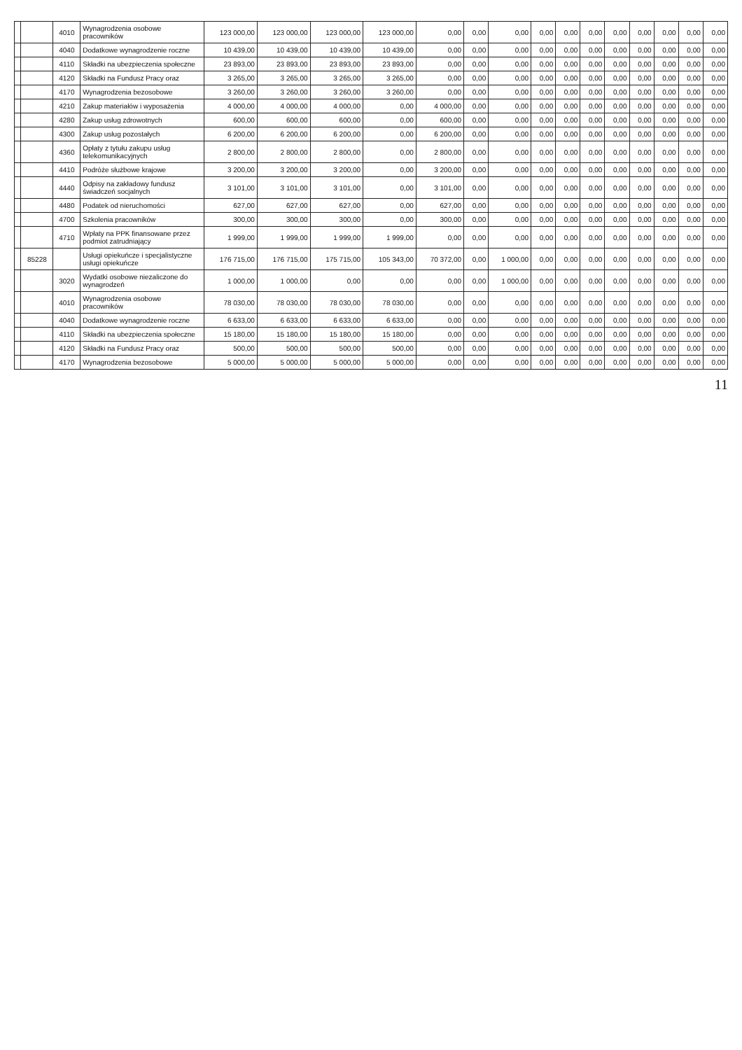| | | 4010 | Wynagrodzenia osobowe pracowników | 123 000,00 | 123 000,00 | 123 000,00 | 123 000,00 | 0,00 | 0,00 | 0,00 | 0,00 | 0,00 | 0,00 | 0,00 | 0,00 | 0,00 | 0,00 | 0,00 |
| | | 4040 | Dodatkowe wynagrodzenie roczne | 10 439,00 | 10 439,00 | 10 439,00 | 10 439,00 | 0,00 | 0,00 | 0,00 | 0,00 | 0,00 | 0,00 | 0,00 | 0,00 | 0,00 | 0,00 | 0,00 |
| | | 4110 | Składki na ubezpieczenia społeczne | 23 893,00 | 23 893,00 | 23 893,00 | 23 893,00 | 0,00 | 0,00 | 0,00 | 0,00 | 0,00 | 0,00 | 0,00 | 0,00 | 0,00 | 0,00 | 0,00 |
| | | 4120 | Składki na Fundusz Pracy oraz | 3 265,00 | 3 265,00 | 3 265,00 | 3 265,00 | 0,00 | 0,00 | 0,00 | 0,00 | 0,00 | 0,00 | 0,00 | 0,00 | 0,00 | 0,00 | 0,00 |
| | | 4170 | Wynagrodzenia bezosobowe | 3 260,00 | 3 260,00 | 3 260,00 | 3 260,00 | 0,00 | 0,00 | 0,00 | 0,00 | 0,00 | 0,00 | 0,00 | 0,00 | 0,00 | 0,00 | 0,00 |
| | | 4210 | Zakup materiałów i wyposażenia | 4 000,00 | 4 000,00 | 4 000,00 | 0,00 | 4 000,00 | 0,00 | 0,00 | 0,00 | 0,00 | 0,00 | 0,00 | 0,00 | 0,00 | 0,00 | 0,00 |
| | | 4280 | Zakup usług zdrowotnych | 600,00 | 600,00 | 600,00 | 0,00 | 600,00 | 0,00 | 0,00 | 0,00 | 0,00 | 0,00 | 0,00 | 0,00 | 0,00 | 0,00 | 0,00 |
| | | 4300 | Zakup usług pozostałych | 6 200,00 | 6 200,00 | 6 200,00 | 0,00 | 6 200,00 | 0,00 | 0,00 | 0,00 | 0,00 | 0,00 | 0,00 | 0,00 | 0,00 | 0,00 | 0,00 |
| | | 4360 | Opłaty z tytułu zakupu usług telekomunikacyjnych | 2 800,00 | 2 800,00 | 2 800,00 | 0,00 | 2 800,00 | 0,00 | 0,00 | 0,00 | 0,00 | 0,00 | 0,00 | 0,00 | 0,00 | 0,00 | 0,00 |
| | | 4410 | Podróże służbowe krajowe | 3 200,00 | 3 200,00 | 3 200,00 | 0,00 | 3 200,00 | 0,00 | 0,00 | 0,00 | 0,00 | 0,00 | 0,00 | 0,00 | 0,00 | 0,00 | 0,00 |
| | | 4440 | Odpisy na zakładowy fundusz świadczeń socjalnych | 3 101,00 | 3 101,00 | 3 101,00 | 0,00 | 3 101,00 | 0,00 | 0,00 | 0,00 | 0,00 | 0,00 | 0,00 | 0,00 | 0,00 | 0,00 | 0,00 |
| | | 4480 | Podatek od nieruchomości | 627,00 | 627,00 | 627,00 | 0,00 | 627,00 | 0,00 | 0,00 | 0,00 | 0,00 | 0,00 | 0,00 | 0,00 | 0,00 | 0,00 | 0,00 |
| | | 4700 | Szkolenia pracowników | 300,00 | 300,00 | 300,00 | 0,00 | 300,00 | 0,00 | 0,00 | 0,00 | 0,00 | 0,00 | 0,00 | 0,00 | 0,00 | 0,00 | 0,00 |
| | | 4710 | Wpłaty na PPK finansowane przez podmiot zatrudniający | 1 999,00 | 1 999,00 | 1 999,00 | 1 999,00 | 0,00 | 0,00 | 0,00 | 0,00 | 0,00 | 0,00 | 0,00 | 0,00 | 0,00 | 0,00 | 0,00 |
| | 85228 | | Usługi opiekuńcze i specjalistyczne usługi opiekuńcze | 176 715,00 | 176 715,00 | 175 715,00 | 105 343,00 | 70 372,00 | 0,00 | 1 000,00 | 0,00 | 0,00 | 0,00 | 0,00 | 0,00 | 0,00 | 0,00 | 0,00 |
| | | 3020 | Wydatki osobowe niezaliczone do wynagrodzeń | 1 000,00 | 1 000,00 | 0,00 | 0,00 | 0,00 | 0,00 | 1 000,00 | 0,00 | 0,00 | 0,00 | 0,00 | 0,00 | 0,00 | 0,00 | 0,00 |
| | | 4010 | Wynagrodzenia osobowe pracowników | 78 030,00 | 78 030,00 | 78 030,00 | 78 030,00 | 0,00 | 0,00 | 0,00 | 0,00 | 0,00 | 0,00 | 0,00 | 0,00 | 0,00 | 0,00 | 0,00 |
| | | 4040 | Dodatkowe wynagrodzenie roczne | 6 633,00 | 6 633,00 | 6 633,00 | 6 633,00 | 0,00 | 0,00 | 0,00 | 0,00 | 0,00 | 0,00 | 0,00 | 0,00 | 0,00 | 0,00 | 0,00 |
| | | 4110 | Składki na ubezpieczenia społeczne | 15 180,00 | 15 180,00 | 15 180,00 | 15 180,00 | 0,00 | 0,00 | 0,00 | 0,00 | 0,00 | 0,00 | 0,00 | 0,00 | 0,00 | 0,00 | 0,00 |
| | | 4120 | Składki na Fundusz Pracy oraz | 500,00 | 500,00 | 500,00 | 500,00 | 0,00 | 0,00 | 0,00 | 0,00 | 0,00 | 0,00 | 0,00 | 0,00 | 0,00 | 0,00 | 0,00 |
| | | 4170 | Wynagrodzenia bezosobowe | 5 000,00 | 5 000,00 | 5 000,00 | 5 000,00 | 0,00 | 0,00 | 0,00 | 0,00 | 0,00 | 0,00 | 0,00 | 0,00 | 0,00 | 0,00 | 0,00 |
11